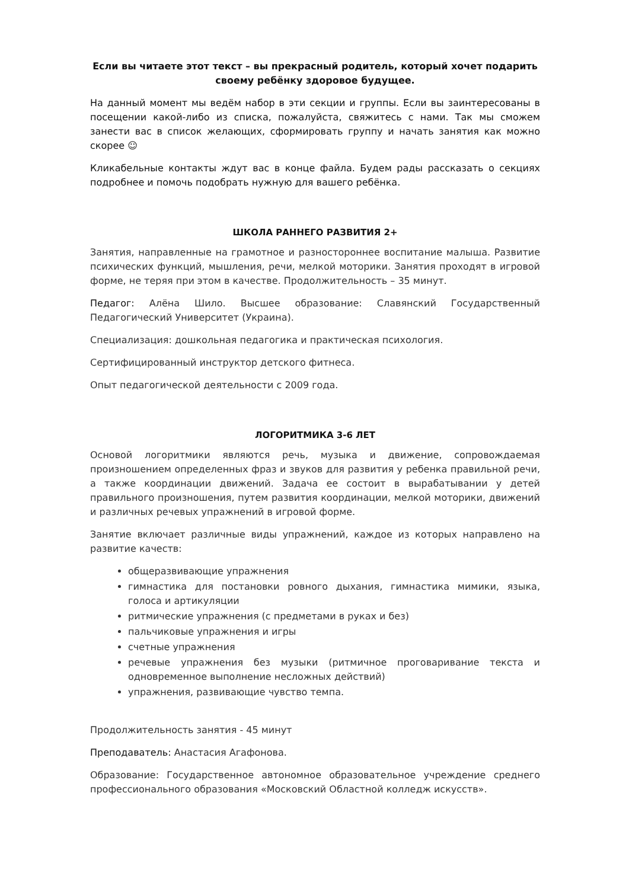Если вы читаете этот текст – вы прекрасный родитель, который хочет подарить своему ребёнку здоровое будущее.
На данный момент мы ведём набор в эти секции и группы. Если вы заинтересованы в посещении какой-либо из списка, пожалуйста, свяжитесь с нами. Так мы сможем занести вас в список желающих, сформировать группу и начать занятия как можно скорее ☺
Кликабельные контакты ждут вас в конце файла. Будем рады рассказать о секциях подробнее и помочь подобрать нужную для вашего ребёнка.
ШКОЛА РАННЕГО РАЗВИТИЯ 2+
Занятия, направленные на грамотное и разностороннее воспитание малыша. Развитие психических функций, мышления, речи, мелкой моторики. Занятия проходят в игровой форме, не теряя при этом в качестве. Продолжительность – 35 минут.
Педагог: Алёна Шило. Высшее образование: Славянский Государственный Педагогический Университет (Украина).
Специализация: дошкольная педагогика и практическая психология.
Сертифицированный инструктор детского фитнеса.
Опыт педагогической деятельности с 2009 года.
ЛОГОРИТМИКА 3-6 ЛЕТ
Основой логоритмики являются речь, музыка и движение, сопровождаемая произношением определенных фраз и звуков для развития у ребенка правильной речи, а также координации движений. Задача ее состоит в вырабатывании у детей правильного произношения, путем развития координации, мелкой моторики, движений и различных речевых упражнений в игровой форме.
Занятие включает различные виды упражнений, каждое из которых направлено на развитие качеств:
общеразвивающие упражнения
гимнастика для постановки ровного дыхания, гимнастика мимики, языка, голоса и артикуляции
ритмические упражнения (с предметами в руках и без)
пальчиковые упражнения и игры
счетные упражнения
речевые упражнения без музыки (ритмичное проговаривание текста и одновременное выполнение несложных действий)
упражнения, развивающие чувство темпа.
Продолжительность занятия - 45 минут
Преподаватель: Анастасия Агафонова.
Образование: Государственное автономное образовательное учреждение среднего профессионального образования «Московский Областной колледж искусств».